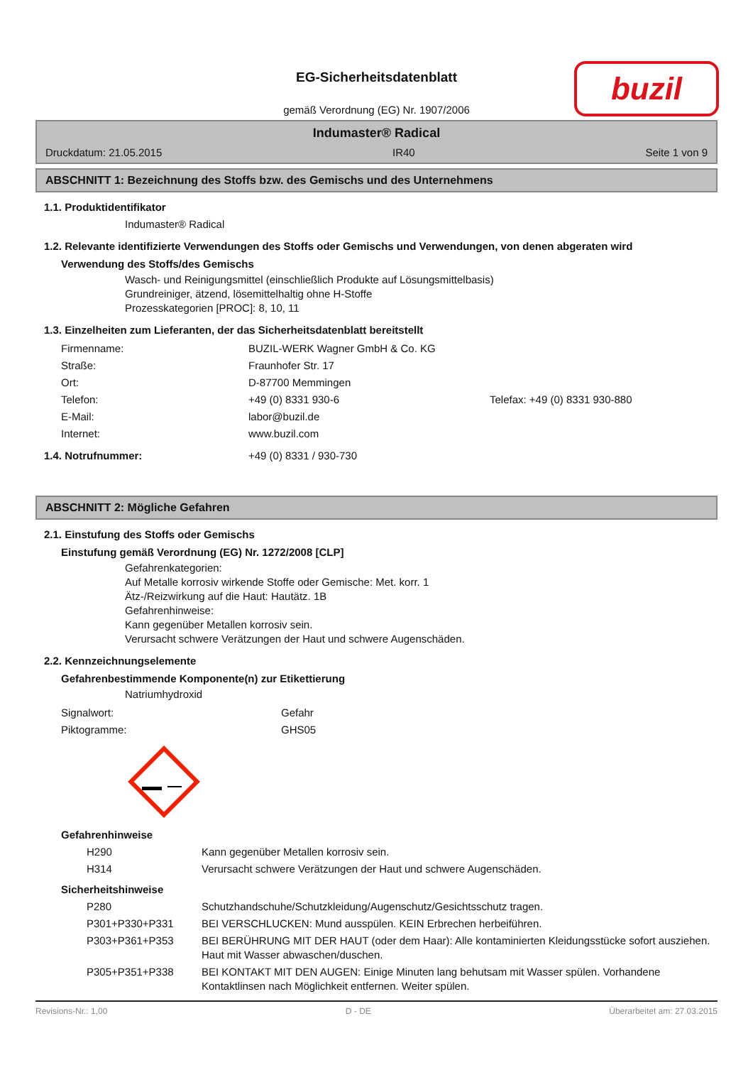buzil
EG-Sicherheitsdatenblatt
gemäß Verordnung (EG) Nr. 1907/2006
Indumaster® Radical
Druckdatum: 21.05.2015 IR40 Seite 1 von 9
ABSCHNITT 1: Bezeichnung des Stoffs bzw. des Gemischs und des Unternehmens
1.1. Produktidentifikator
Indumaster® Radical
1.2. Relevante identifizierte Verwendungen des Stoffs oder Gemischs und Verwendungen, von denen abgeraten wird
Verwendung des Stoffs/des Gemischs
Wasch- und Reinigungsmittel (einschließlich Produkte auf Lösungsmittelbasis)
Grundreiniger, ätzend, lösemittelhaltig ohne H-Stoffe
Prozesskategorien [PROC]: 8, 10, 11
1.3. Einzelheiten zum Lieferanten, der das Sicherheitsdatenblatt bereitstellt
| Firmenname: | BUZIL-WERK Wagner GmbH & Co. KG | |
| Straße: | Fraunhofer Str. 17 | |
| Ort: | D-87700 Memmingen | |
| Telefon: | +49 (0) 8331 930-6 | Telefax: +49 (0) 8331 930-880 |
| E-Mail: | labor@buzil.de | |
| Internet: | www.buzil.com | |
| 1.4. Notrufnummer: | +49 (0) 8331 / 930-730 |
ABSCHNITT 2: Mögliche Gefahren
2.1. Einstufung des Stoffs oder Gemischs
Einstufung gemäß Verordnung (EG) Nr. 1272/2008 [CLP]
Gefahrenkategorien:
Auf Metalle korrosiv wirkende Stoffe oder Gemische: Met. korr. 1
Ätz-/Reizwirkung auf die Haut: Hautätz. 1B
Gefahrenhinweise:
Kann gegenüber Metallen korrosiv sein.
Verursacht schwere Verätzungen der Haut und schwere Augenschäden.
2.2. Kennzeichnungselemente
Gefahrenbestimmende Komponente(n) zur Etikettierung
Natriumhydroxid
| Signalwort: | Gefahr |
| Piktogramme: | GHS05 |
Gefahrenhinweise
| H290 | Kann gegenüber Metallen korrosiv sein. |
| H314 | Verursacht schwere Verätzungen der Haut und schwere Augenschäden. |
Sicherheitshinweise
| P280 | Schutzhandschuhe/Schutzkleidung/Augenschutz/Gesichtsschutz tragen. |
| P301+P330+P331 | BEI VERSCHLUCKEN: Mund ausspülen. KEIN Erbrechen herbeiführen. |
| P303+P361+P353 | BEI BERÜHRUNG MIT DER HAUT (oder dem Haar): Alle kontaminierten Kleidungsstücke sofort ausziehen. Haut mit Wasser abwaschen/duschen. |
| P305+P351+P338 | BEI KONTAKT MIT DEN AUGEN: Einige Minuten lang behutsam mit Wasser spülen. Vorhandene Kontaktlinsen nach Möglichkeit entfernen. Weiter spülen. |
Revisions-Nr.: 1,00 D - DE Überarbeitet am: 27.03.2015